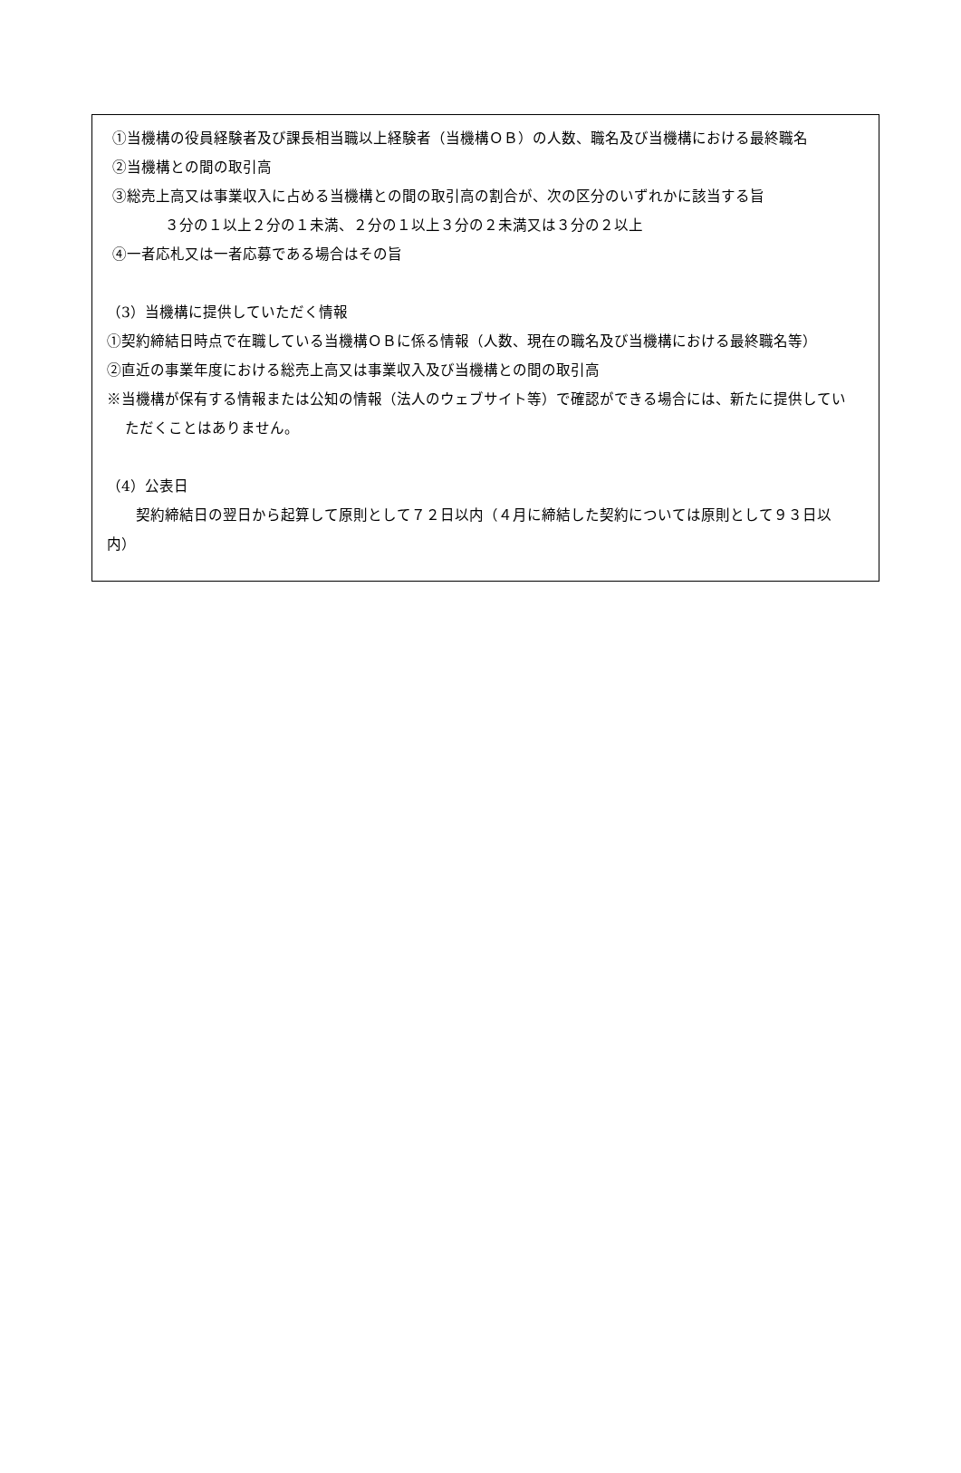①当機構の役員経験者及び課長相当職以上経験者（当機構ＯＢ）の人数、職名及び当機構における最終職名
②当機構との間の取引高
③総売上高又は事業収入に占める当機構との間の取引高の割合が、次の区分のいずれかに該当する旨
３分の１以上２分の１未満、２分の１以上３分の２未満又は３分の２以上
④一者応札又は一者応募である場合はその旨
（3）当機構に提供していただく情報
①契約締結日時点で在職している当機構ＯＢに係る情報（人数、現在の職名及び当機構における最終職名等）
②直近の事業年度における総売上高又は事業収入及び当機構との間の取引高
※当機構が保有する情報または公知の情報（法人のウェブサイト等）で確認ができる場合には、新たに提供していただくことはありません。
（4）公表日
契約締結日の翌日から起算して原則として７２日以内（４月に締結した契約については原則として９３日以内）